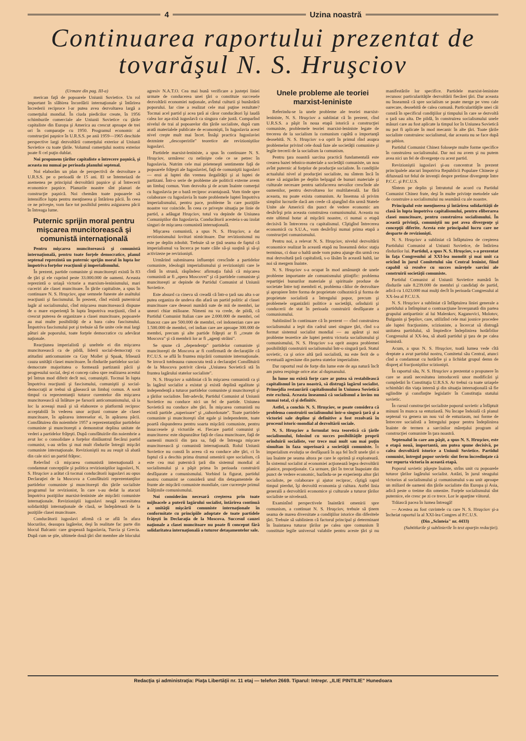4 Uzina noastră
Continuarea raportului prezentat de tovarăşul N. S. Hruşciov
(Urmare din pag. III-a)
merican faţă de popoarele Uniunii Sovietice. Un rol important în slăbirea încordării internaţionale şi întărirea încrederii reciproce l-ar putea avea dezvoltarea largă a comerţului mondial. În ciuda piedicilor create, în 1956 schimburile comerciale ale Uniunii Sovietice cu ţările capitaliste din Europa şi America au crescut aproape de trei ori în comparaţie cu 1950. Programul economic al construcţiei paşnice în U.R.S.S. pe anii 1959—1965 deschide perspective largi dezvoltării comerţului exterior al Uniunii Sovietice cu toate ţările. Volumul comerţului nostru exterior poate fi cel puţin dublat.
Noi propunem ţărilor capitaliste o întrecere paşnică, şi aceasta nu numai pe perioada planului septenal.
Noi elaborăm un plan de perspectivă de dezvoltare a U.R.S.S. pe o perioadă de 15 ani. El se întemeiază de asemenea pe principiul dezvoltării paşnice şi al întrecerii economice paşnice. Planurile noastre sînt planuri de construcţie paşnică. Noi chemăm toate popoarele să intensifice lupta pentru menţinerea şi întărirea păcii. În ceea ce ne priveşte, vom face tot posibilul pentru asigurarea păcii în întreaga lume.
Puternic sprijin moral pentru mişcarea muncitorească şi comunistă internaţională
Pentru mişcarea muncitorească şi comunistă internaţională, pentru toate forţele democratice, planul septenal reprezintă un puternic sprijin moral în lupta lor împotriva forţelor reacţiunii şi imperialismului.
În prezent, partide comuniste şi muncitoreşti există în 83 de ţări şi ele cuprind peste 33.000.000 de oameni. Aceasta reprezintă o uriaşă victorie a marxism-leninismului, mari cuceriri ale clasei muncitoare. În ţările capitaliste, a spus în continuare N. S. Hruşciov, apar semnele funeste ale asaltului reacţiunii şi fascismului. În prezent, cînd există puternicul lagăr al socialismului, cînd mişcarea muncitorească dispune de o mare experienţă în lupta împotriva reacţiunii, cînd a crescut puterea de organizare a clasei muncitoare, popoarele au mai multe posibilităţi de a bara calea fascismului. Împotriva fascismului pot şi trebuie să fie unite cele mai largi pături ale poporului, toate forţele democratice cu adevărat naţionale.
Reacţiunea imperialistă şi uneltele ei din mişcarea muncitorească ca de pildă, liderii social-democraţi cu atitudini anticomuniste ca Guy Mollet şi Spaak, frînează cauza unităţii clasei muncitoare. În rîndurile partidelor social-democrate majoritatea o formează partizanii păcii şi progresului social, deşi ei concep calea spre realizarea acestui ţel întrun mod diferit decît noi, comuniştii. Tocmai în lupta împotriva reacţiunii şi fascismului, comuniştii şi social-democraţii ar trebui să găsească un limbaj comun. A sosit timpul ca reprezentanţii tuturor curentelor din mişcarea muncitorească să înlăture pe farsorii anticomunismului, să ia loc la aceeaşi masă şi să elaboreze o platformă reciproc acceptabilă în vederea unor acţiuni comune ale clasei muncitoare, în apărarea intereselor ei, în apărarea păcii. Consfătuirea din noiembrie 1957 a reprezentanţilor partidelor comuniste şi muncitoreşti a demonstrat deplina unitate de vederi a partidelor frăţeşti. După consfătuirile din noiembrie a avut loc o consolidare a forţelor dinlăuntrul fiecărui partid comunist, s-au strîns şi mai mult rîndurile întregii mişcări comuniste internaţionale. Revizioniştii nu au reuşit să abată din cale nici un partid frăţesc.
Relevînd că mişcarea comunistă internaţională a condamnat concepţiile şi politica revizioniştilor iugoslavi, N. S. Hruşciov a arătat că tocmai conducătorii iugoslavi au opus Declaraţiei de la Moscova a Consfătuirii reprezentanţilor partidelor comuniste şi muncitoreşti din ţările socialiste programul lor revizionist, în care s-au dedat la atacuri împotriva poziţiilor marxist-leniniste ale mişcării comuniste internaţionale. Revizioniştii iugoslavi neagă necesitatea solidarităţii internaţionale de clasă, se îndepărtează de la poziţiile clasei muncitoare.
Conducătorii iugoslavi afirmă că se află în afara blocurilor, deasupra lagărelor, deşi în realitate fac parte din blocul Balcanic care grupează Iugoslavia, Turcia şi Grecia. După cum se ştie, ultimele două ţări sînt membre ale blocului agresiv N.A.T.O. Cea mai bună verificare a justeţei liniei urmate de conducerea unei ţări o constituie succesele dezvoltării economiei naţionale, avîntul culturii şi bunăstării poporului. Iar cine a realizat cele mai puţine rezultate? Tocmai acel partid şi acea ţară ai căror conducători îşi laudă calea lor aşa-zisă iugoslavă ca singura cale justă. Comparînd nivelul de trai al popoarelor din ţările socialiste, după cum arată materialele publicate de economişti, în Iugoslavia acest nivel creşte mult mai încet. Însăşi practica Iugoslaviei dezminte „descoperirile" teoretice ale revizioniştilor iugoslavi.
Partidele marxist-leniniste, a spus în continuare N. S. Hruşciov, urmăresc cu nelinişte cele ce se petrec în Iugoslavia. Nutrim cele mai prieteneşti sentimente faţă de popoarele frăţeşti ale Iugoslaviei, faţă de comuniştii iugoslavi — eroi ai luptei din vremea ilegalităţii şi ai luptei de partizani. Într-o serie de probleme ale politicii externe avem un limbaj comun. Vom dezvolta şi de acum înainte comerţul cu Iugoslavia pe o bază reciproc avantajoasă. Vom tinde spre colaborare cu Iugoslavia în toate problemele luptei împotriva imperialismului, pentru pace, probleme în care poziţiile noastre vor coincide. În ceea ce priveşte situaţia pe linie de partid, a adăugat Hruşciov, totul va depinde de Uniunea Comuniştilor din Iugoslavia. Conducătorii acesteia s-au izolat singuri de mişcarea comunistă internaţională.
Mişcarea comunistă, a spus N. S. Hruşciov, a dat revizionismului lovituri nimicitoare. Dar revizionismul nu este pe deplin zdrobit. Trebuie să se ţină seama de faptul că imperialismul va încerca pe toate căile să-şi susţină şi să-şi activizeze pe revizionişti.
Urmărind subminarea influenţei crescînde a partidelor comuniste, ideologii imperialismului şi revizioniştii care le cîntă în strună, răspîndesc afirmaţia falsă că mişcarea comunistă ar fi „opera Moscovei" şi că partidele comuniste şi muncitoreşti ar depinde de Partidul Comunist al Uniunii Sovietice.
Este absurd ca cineva să creadă că într-o ţară sau alta s-ar putea organiza de undeva din afară un partid politic al clasei muncitoare care deseori numără sute de mii de membri, iar uneori chiar milioane. Nimeni nu va crede, de pildă, că Partidul Comunist Italian care are 2.000.000 de membri, cel francez care are 500.000 de membri, cel indonezian care are 1.500.000 de membri, cel indian care are aproape 300.000 de membri, precum şi alte partide frăţeşti ar fi „create de Moscova" şi că membrii lor ar fi „agenţi străini".
Se spune că „dependenţa" partidelor comuniste şi muncitoreşti de Moscova ar fi confirmată de declaraţiile că P.C.U.S. se află în fruntea mişcării comuniste internaţionale. Se invocă totdeauna cunoscuta teză a declaraţiei Consfătuirii de la Moscova potrivit căreia „Uniunea Sovietică stă în fruntea lagărului statelor socialiste".
N. S. Hruşciov a subliniat că în mişcarea comunistă ca şi în lagărul socialist a existat şi există deplină egalitate şi independenţă a tuturor partidelor comuniste şi muncitoreşti şi a ţărilor socialiste. Într-adevăr, Partidul Comunist al Uniunii Sovietice nu conduce nici un fel de partide. Uniunea Sovietică nu conduce alte ţări. În mişcarea comunistă nu există partide „superioare" şi „subordonate". Toate partidele comuniste şi muncitoreşti sînt egale şi independente, toate poartă răspunderea pentru soarta mişcării comuniste, pentru insuccesele şi victoriile ei. Fiecare partid comunist şi muncitoresc este răspunzător faţă de clasa muncitoare, faţă de oamenii muncii din ţara sa, faţă de întreaga mişcare muncitorească şi comunistă internaţională. Rolul Uniunii Sovietice nu constă în aceea că ea conduce alte ţări, ci în faptul că a deschis prima drumul omenirii spre socialism, că este cea mai puternică ţară din sistemul mondial al socialismului şi a păşit prima în perioada construirii desfăşurate a comunismului. Vorbind la figurat, partidul nostru comunist se consideră unul din detaşamentele de frunte ale mişcării comuniste mondiale, care cucereşte primul înălţimile comunismului.
Noi considerăm necesară creşterea prin toate mijloacele a puterii lagărului socialist, întărirea continuă a unităţii mişcării comuniste internaţionale în conformitate cu principiile adoptate de toate partidele frăţeşti în Declaraţia de la Moscova. Succesul cauzei naţionale a clasei muncitoare nu poate fi conceput fără solidaritatea internaţională a tuturor detaşamentelor sale.
Unele probleme ale teoriei marxist-leniniste
Referindu-se la unele probleme ale teoriei marxist-leniniste, N. S. Hruşciov a subliniat că în prezent, cînd U.R.S.S. a păşit în noua etapă istorică a construcţiei comuniste, problemele teoriei marxist-leniniste legate de trecerea de la socialism la comunism capătă o importanţă deosebită. N. S. Hruşciov s-a oprit în primul rînd asupra problemelor privind cele două faze ale societăţii comuniste şi legile trecerii de la socialism la comunism.
Pentru ţara noastră sarcina practică fundamentală este crearea bazei tehnico-materiale a societăţii comuniste, un nou avînt puternic al forţelor de producţie socialiste. În condiţiile actualului nivel al producţiei socialiste, nu sîntem încă în stare să asigurăm pe deplin belşugul de bunuri materiale şi culturale necesare pentru satisfacerea nevoilor crescînde ale oamenilor, pentru dezvoltarea lor multilaterală. Iar fără aceasta, nu poate exista comunism. Ar însemna să privim simplist lucrurile dacă am crede că ajungînd din urmă Statele Unite ale Americii din punct de vedere economic am desăvîrşi prin aceasta construirea comunismului. Aceasta nu este ultimul hotar al mişcării noastre, ci numai o etapă decisivă în întrecerea cu capitalismul. Cîştigînd întrecerea economică cu S.U.A., vom desăvîrşi numai prima etapă a construcţiei comunismului.
Pentru noi, a relevat N. S. Hruşciov, nivelul dezvoltării economice realizat în această etapă nu înseamnă deloc staţia terminus, ci doar o haltă unde vom putea ajunge din urmă cea mai dezvoltată ţară capitalistă, s-o lăsăm în această haltă, iar noi să mergem înainte.
N. S. Hruşciov s-a ocupat în mod amănunţit de unele probleme importante ale comunismului ştiinţific: problema repartiţiei bunurilor materiale şi spirituale produse de societate între toţi membrii ei, problema căilor de dezvoltare şi apropiere între forma de proprietate colhoznică şi forma de proprietate socialistă a întregului popor, precum şi problemele organizării politice a societăţii, orînduirii şi conducerii de stat în perioada construirii desfăşurate a comunismului.
Subliniind în continuare că în prezent — cînd construirea socialismului a ieşit din cadrul unei singure ţări, cînd s-a format sistemul socialist mondial — au apărut şi noi probleme teoretice ale luptei pentru victoria socialismului şi comunismului, N. S. Hruşciov s-a oprit asupra problemei posibilităţii construirii socialismului într-o singură ţară. Statul sovietic, ca şi orice altă ţară socialistă, nu este ferit de o eventuală agresiune din partea statelor imperialiste.
Dar raportul real de forţe din lume este de aşa natură încît am putea respinge orice atac al duşmanului.
În lume nu există forţe care ar putea să restabilească capitalismul în ţara noastră, să distrugă lagărul socialist. Primejdia restaurării capitalismului în Uniunea Sovietică este exclusă. Aceasta înseamnă că socialismul a învins nu numai total, ci şi definitiv.
Astfel, a conchis N. S. Hruşciov, se poate considera că problema construirii socialismului într-o singură ţară şi a victoriei sale depline şi definitive a fost rezolvată în procesul istoric-mondial al dezvoltării sociale.
N. S. Hruşciov a formulat teza teoretică că ţările socialismului, folosind cu succes posibilităţile proprii orînduirii socialiste, vor trece mai mult sau mai puţin simultan în faza superioară a societăţii comuniste. În imperialism evoluţia se desfăşoară în aşa fel încît unele ţări o iau înainte pe seama altora pe care le oprimă şi exploatează. În sistemul socialist al economiei acţionează legea dezvoltării planice, proporţionale. Ca urmare, ţări în trecut înapoiate din punct de vedere economic, bazîndu-se pe experienţa altor ţări socialiste, pe colaborare şi ajutor reciproc, cîştigă rapid timpul pierdut, îşi dezvoltă economia şi cultura. Astfel linia generală a dezvoltării economice şi culturale a tuturor ţărilor socialiste se nivelează.
Examinînd perspectivele înaintării omenirii spre comunism, a continuat N. S. Hruşciov, trebuie să ţinem seama de marea diversitate a condiţiilor istorice din diferitele ţări. Trebuie să subliniem că factorul principal şi determinant în înaintarea tuturor ţărilor pe calea spre comunism îl constituie legile universal valabile pentru aceste ţări şi nu manifestările lor specifice. Partidele marxist-leniniste recunosc particularităţile dezvoltării fiecărei ţări. Dar aceasta nu înseamnă că spre socialism se poate merge pe vreo cale oarecare, deosebită de calea comună. Particularităţile unei căi constă în specificul condiţiilor şi timpului în care se dezvoltă o ţară sau alta. De pildă, în construirea socialismului unele măsuri care au fost aplicate la timpul lor în Uniunea Sovietică nu pot fi aplicate în mod mecanic în alte ţări. Toate ţările socialiste construiesc socialismul, dar aceasta nu se face după un şablon.
Partidul Comunist Chinez foloseşte multe forme specifice în construirea socialismului. Dar noi nu avem şi nu putem avea nici un fel de divergenţe cu acest partid.
Revizioniştii iugoslavi şi-au concentrat în prezent principalele atacuri împotriva Republicii Populare Chineze şi difuzează tot felul de invenţii despre pretinse divergenţe între P.C.C. şi P.C.U.S.
Sîntem pe deplin şi întrutotul de acord cu Partidul Comunist Chinez frate, deşi în multe privinţe metodele sale de construire a socialismului nu seamănă cu ale noastre.
Principalul este menţinerea şi întărirea solidarităţii de clasă în lupta împotriva capitalismului, pentru eliberarea clasei muncitoare, pentru construirea socialismului. În această privinţă, comuniştii nu pot avea divergenţe şi concepţii diferite. Acesta este principalul lucru care ne desparte de revizionişti.
N. S. Hruşciov a subliniat că înfăptuirea de creşterea Partidului Comunist al Uniunii Sovietice, de întărirea rîndurilor lui. Partidul, a spus N. S. Hruşciov, s-a prezentat în faţa Congresului al XXI-lea monolit şi mai unit ca oricînd în jurul Comitetului său Central leninist, fiind capabil să rezolve cu succes măreţele sarcini ale construirii societăţii comuniste.
Partidul Comunist al Uniunii Sovietice numără în rîndurile sale 8.239.000 de membri şi candidaţi de partid, adică cu 1.023.000 mai mulţi decît în perioada Congresului al XX-lea al P.C.U.S.
N. S. Hruşciov a subliniat că înfăptuirea liniei generale a partidului a întîmpinat o contraacţiune înverşunată din partea grupului antipartinic al lui Malenkov, Kaganovici, Molotov, Bulganin şi Şepilov, care, utilizînd cele mai josnice procedee ale luptei fracţioniste, scizioniste, a încercat să distrugă unitatea partidului, să împiedice îndeplinirea hotărîrilor Congresului al XX-lea, să abată partidul şi ţara de pe calea leninistă.
Acum, a spus N. S. Hruşciov, toată lumea vede cîtă dreptate a avut partidul nostru, Comitetul său Central, atunci cînd a condamnat cu hotărîre şi a lichidat grupul demn de dispreţ al fracţioniştilor scizionişti.
În raportul său, N. S. Hruşciov a prezentat o propunere în care se arată necesitatea introducerii unor modificări şi completări în Constituţia U.R.S.S. Ar trebui ca toate uriaşele schimbări din viaţa internă şi din situaţia internaţională să fie oglindite şi consfinţite legislativ în Constituţia statului sovietic.
În cursul construcţiei socialiste poporul sovietic a înfăptuit minuni în munca sa entuziastă. Nu încape îndoială că planul septenal va genera un nou val de entuziasm, noi forme de întrecere socialistă a întregului popor pentru îndeplinirea înainte de termen a sarcinilor măreţului program al construcţiei comuniste în ţara noastră.
Septenalul în care am păşit, a spus N. S. Hruşciov, este o etapă nouă, importantă, am putea spune decisivă, pe calea dezvoltării istorice a Uniunii Sovietice. Partidul comunist, întregul popor sovietic sînt ferm încredinţate că vor repurta victoria în această etapă.
Poporul sovietic păşeşte înainte, strîns unit cu popoarele tuturor ţărilor lagărului socialist. Astăzi, în jurul steagului victorios al socialismului şi comunismului s-au unit aproape un miliard de oameni din ţările socialiste din Europa şi Asia, adică peste o treime din omenire. Forţele socialismului sînt puternice, ele cresc pe zi ce trece. Lor le aparţine viitorul.
Trăiască pacea în lumea întreagă!
— Acestea au fost cuvintele cu care N. S. Hruşciov şi-a încheiat raportul la al XXI-lea Congres al P.C.U.S.
(Din „Scînteia" nr. 4433)
(Subtitlurile şi sublinierile în text aparţin redacţiei).
Redacţia şi administraţia: Piaţa Libertăţii nr. 11 etaj — telefon 2669. Tiparul: Intrepr. „ILIE PINTILIE" Hunedoara